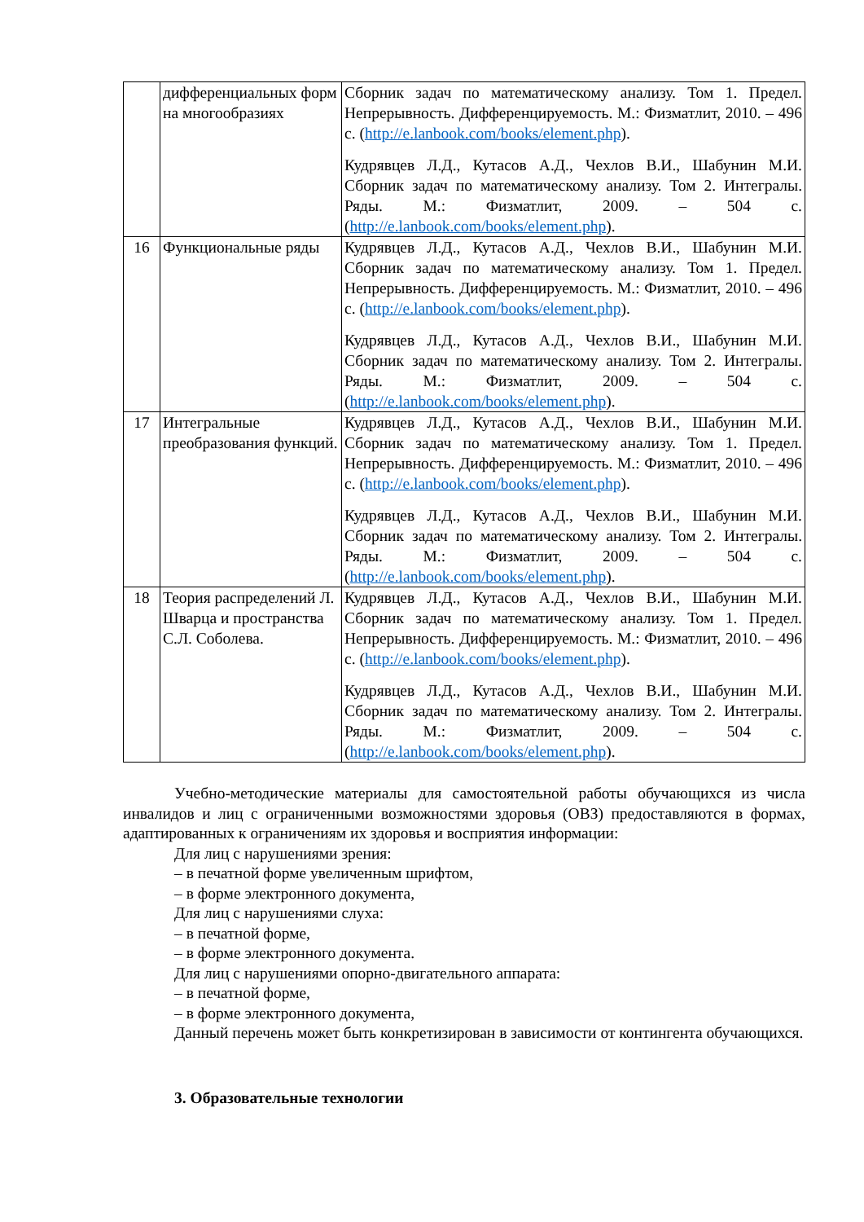| | дифференциальных форм на многообразиях | Сборник задач по математическому анализу. Том 1. Предел. Непрерывность. Дифференцируемость. М.: Физматлит, 2010. – 496 с. ( http://e.lanbook.com/books/element.php ). Кудрявцев Л.Д., Кутасов А.Д., Чехлов В.И., Шабунин М.И. Сборник задач по математическому анализу. Том 2. Интегралы. Ряды. М.: Физматлит, 2009. – 504 с. ( http://e.lanbook.com/books/element.php ). |
| 16 | Функциональные ряды | Кудрявцев Л.Д., Кутасов А.Д., Чехлов В.И., Шабунин М.И. Сборник задач по математическому анализу. Том 1. Предел. Непрерывность. Дифференцируемость. М.: Физматлит, 2010. – 496 с. ( http://e.lanbook.com/books/element.php ). Кудрявцев Л.Д., Кутасов А.Д., Чехлов В.И., Шабунин М.И. Сборник задач по математическому анализу. Том 2. Интегралы. Ряды. М.: Физматлит, 2009. – 504 с. ( http://e.lanbook.com/books/element.php ). |
| 17 | Интегральные преобразования функций. | Кудрявцев Л.Д., Кутасов А.Д., Чехлов В.И., Шабунин М.И. Сборник задач по математическому анализу. Том 1. Предел. Непрерывность. Дифференцируемость. М.: Физматлит, 2010. – 496 с. ( http://e.lanbook.com/books/element.php ). Кудрявцев Л.Д., Кутасов А.Д., Чехлов В.И., Шабунин М.И. Сборник задач по математическому анализу. Том 2. Интегралы. Ряды. М.: Физматлит, 2009. – 504 с. ( http://e.lanbook.com/books/element.php ). |
| 18 | Теория распределений Л. Шварца и пространства С.Л. Соболева. | Кудрявцев Л.Д., Кутасов А.Д., Чехлов В.И., Шабунин М.И. Сборник задач по математическому анализу. Том 1. Предел. Непрерывность. Дифференцируемость. М.: Физматлит, 2010. – 496 с. ( http://e.lanbook.com/books/element.php ). Кудрявцев Л.Д., Кутасов А.Д., Чехлов В.И., Шабунин М.И. Сборник задач по математическому анализу. Том 2. Интегралы. Ряды. М.: Физматлит, 2009. – 504 с. ( http://e.lanbook.com/books/element.php ). |
Учебно-методические материалы для самостоятельной работы обучающихся из числа инвалидов и лиц с ограниченными возможностями здоровья (ОВЗ) предоставляются в формах, адаптированных к ограничениям их здоровья и восприятия информации:
Для лиц с нарушениями зрения:
– в печатной форме увеличенным шрифтом,
– в форме электронного документа,
Для лиц с нарушениями слуха:
– в печатной форме,
– в форме электронного документа.
Для лиц с нарушениями опорно-двигательного аппарата:
– в печатной форме,
– в форме электронного документа,
Данный перечень может быть конкретизирован в зависимости от контингента обучающихся.
3. Образовательные технологии